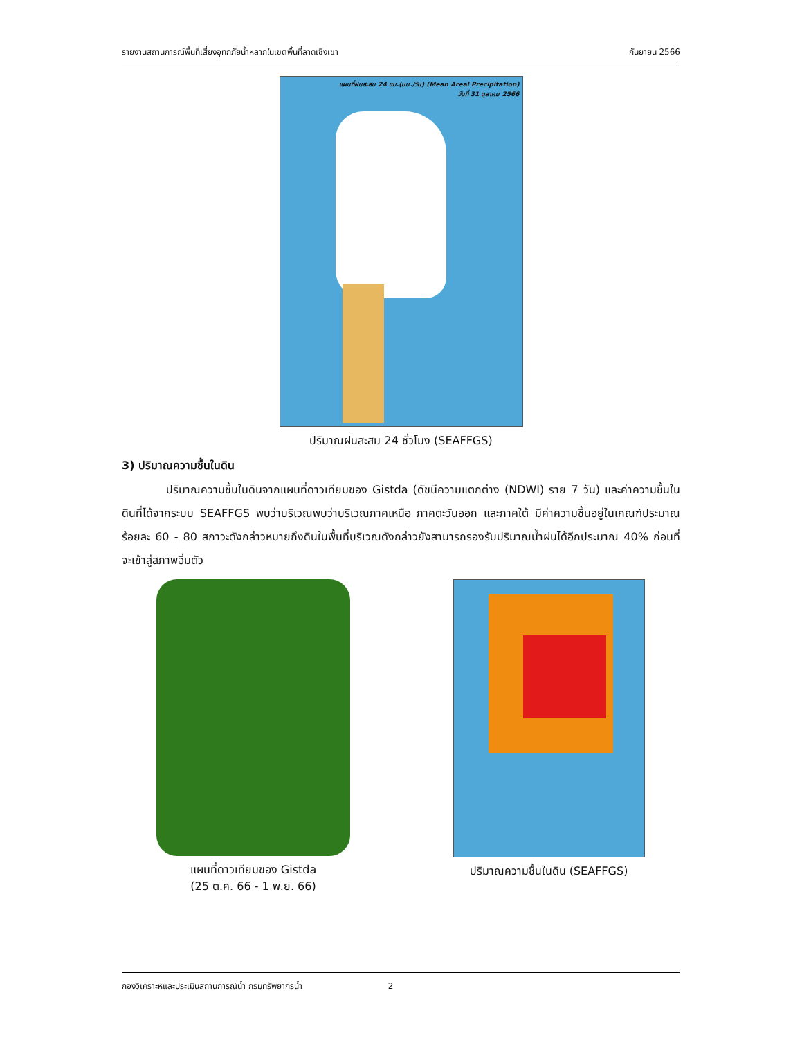รายงานสถานการณ์พื้นที่เสี่ยงอุทกภัยน้ำหลากในเขตพื้นที่ลาดเชิงเขา กันยายน 2566
แผนที่ฝนสะสม 24 ชม.(มม./วัน) (Mean Areal Precipitation)
วันที่ 31 ตุลาคม 2566
ปริมาณฝนสะสม 24 ชั่วโมง (SEAFFGS)
3) ปริมาณความชื้นในดิน
ปริมาณความชื้นในดินจากแผนที่ดาวเทียมของ Gistda (ดัชนีความแตกต่าง (NDWI) ราย 7 วัน) และค่าความชื้นในดินที่ได้จากระบบ SEAFFGS พบว่าบริเวณพบว่าบริเวณภาคเหนือ ภาคตะวันออก และภาคใต้ มีค่าความชื้นอยู่ในเกณฑ์ประมาณร้อยละ 60 - 80 สภาวะดังกล่าวหมายถึงดินในพื้นที่บริเวณดังกล่าวยังสามารถรองรับปริมาณน้ำฝนได้อีกประมาณ 40% ก่อนที่จะเข้าสู่สภาพอิ่มตัว
แผนที่ดาวเทียมของ Gistda
(25 ต.ค. 66 - 1 พ.ย. 66)
ปริมาณความชื้นในดิน (SEAFFGS)
กองวิเคราะห์และประเมินสถานการณ์น้ำ กรมทรัพยากรน้ำ 2